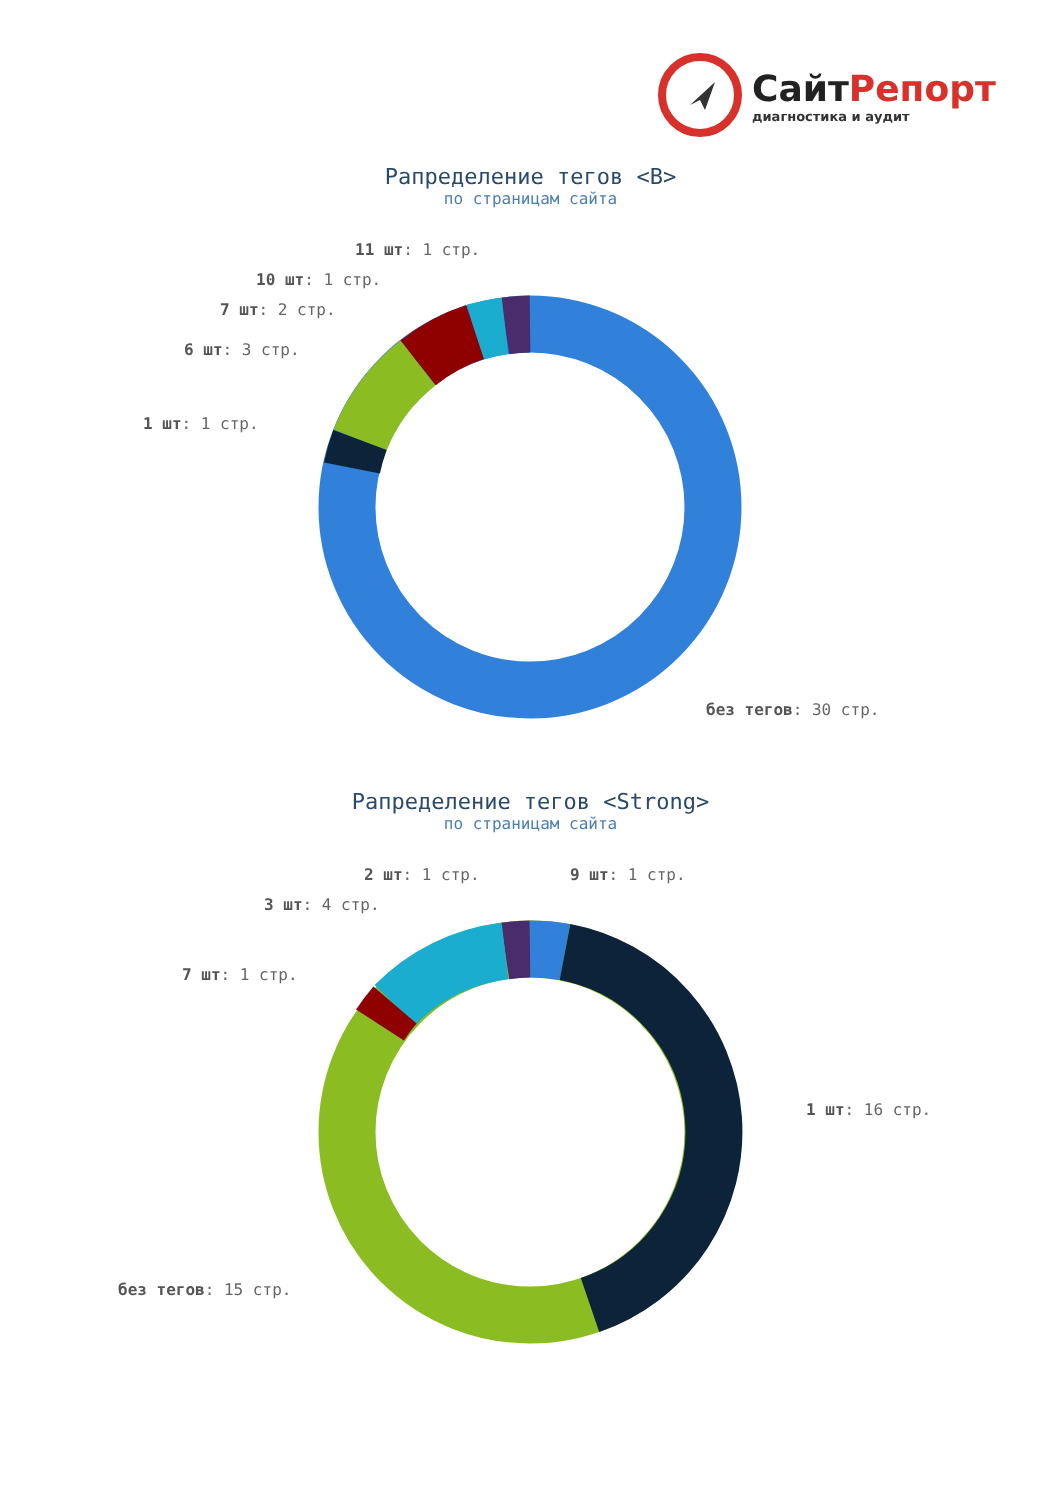СайтРепорт
диагностика и аудит
Рапределение тегов <B>
по страницам сайта
11 шт: 1 стр.
10 шт: 1 стр.
7 шт: 2 стр.
6 шт: 3 стр.
1 шт: 1 стр.
без тегов: 30 стр.
Рапределение тегов <Strong>
по страницам сайта
2 шт: 1 стр. 9 шт: 1 стр.
3 шт: 4 стр.
7 шт: 1 стр.
1 шт: 16 стр.
без тегов: 15 стр.